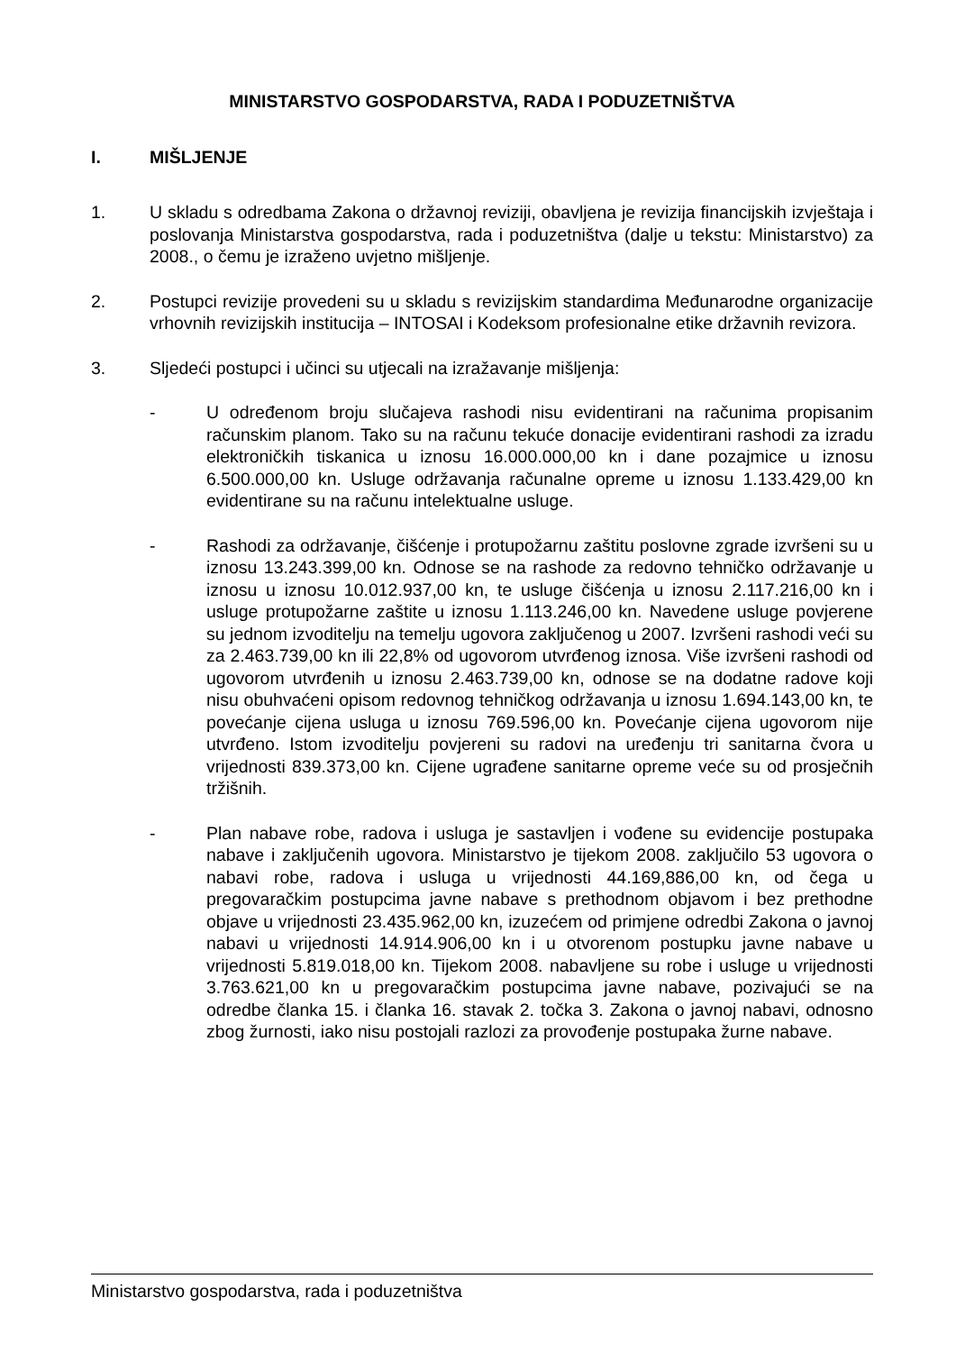MINISTARSTVO GOSPODARSTVA, RADA I PODUZETNIŠTVA
I. MIŠLJENJE
1. U skladu s odredbama Zakona o državnoj reviziji, obavljena je revizija financijskih izvještaja i poslovanja Ministarstva gospodarstva, rada i poduzetništva (dalje u tekstu: Ministarstvo) za 2008., o čemu je izraženo uvjetno mišljenje.
2. Postupci revizije provedeni su u skladu s revizijskim standardima Međunarodne organizacije vrhovnih revizijskih institucija – INTOSAI i Kodeksom profesionalne etike državnih revizora.
3. Sljedeći postupci i učinci su utjecali na izražavanje mišljenja:
- U određenom broju slučajeva rashodi nisu evidentirani na računima propisanim računskim planom. Tako su na računu tekuće donacije evidentirani rashodi za izradu elektroničkih tiskanica u iznosu 16.000.000,00 kn i dane pozajmice u iznosu 6.500.000,00 kn. Usluge održavanja računalne opreme u iznosu 1.133.429,00 kn evidentirane su na računu intelektualne usluge.
- Rashodi za održavanje, čišćenje i protupožarnu zaštitu poslovne zgrade izvršeni su u iznosu 13.243.399,00 kn. Odnose se na rashode za redovno tehničko održavanje u iznosu u iznosu 10.012.937,00 kn, te usluge čišćenja u iznosu 2.117.216,00 kn i usluge protupožarne zaštite u iznosu 1.113.246,00 kn. Navedene usluge povjerene su jednom izvoditelju na temelju ugovora zaključenog u 2007. Izvršeni rashodi veći su za 2.463.739,00 kn ili 22,8% od ugovorom utvrđenog iznosa. Više izvršeni rashodi od ugovorom utvrđenih u iznosu 2.463.739,00 kn, odnose se na dodatne radove koji nisu obuhvaćeni opisom redovnog tehničkog održavanja u iznosu 1.694.143,00 kn, te povećanje cijena usluga u iznosu 769.596,00 kn. Povećanje cijena ugovorom nije utvrđeno. Istom izvoditelju povjereni su radovi na uređenju tri sanitarna čvora u vrijednosti 839.373,00 kn. Cijene ugrađene sanitarne opreme veće su od prosječnih tržišnih.
- Plan nabave robe, radova i usluga je sastavljen i vođene su evidencije postupaka nabave i zaključenih ugovora. Ministarstvo je tijekom 2008. zaključilo 53 ugovora o nabavi robe, radova i usluga u vrijednosti 44.169,886,00 kn, od čega u pregovaračkim postupcima javne nabave s prethodnom objavom i bez prethodne objave u vrijednosti 23.435.962,00 kn, izuzećem od primjene odredbi Zakona o javnoj nabavi u vrijednosti 14.914.906,00 kn i u otvorenom postupku javne nabave u vrijednosti 5.819.018,00 kn. Tijekom 2008. nabavljene su robe i usluge u vrijednosti 3.763.621,00 kn u pregovaračkim postupcima javne nabave, pozivajući se na odredbe članka 15. i članka 16. stavak 2. točka 3. Zakona o javnoj nabavi, odnosno zbog žurnosti, iako nisu postojali razlozi za provođenje postupaka žurne nabave.
Ministarstvo gospodarstva, rada i poduzetništva